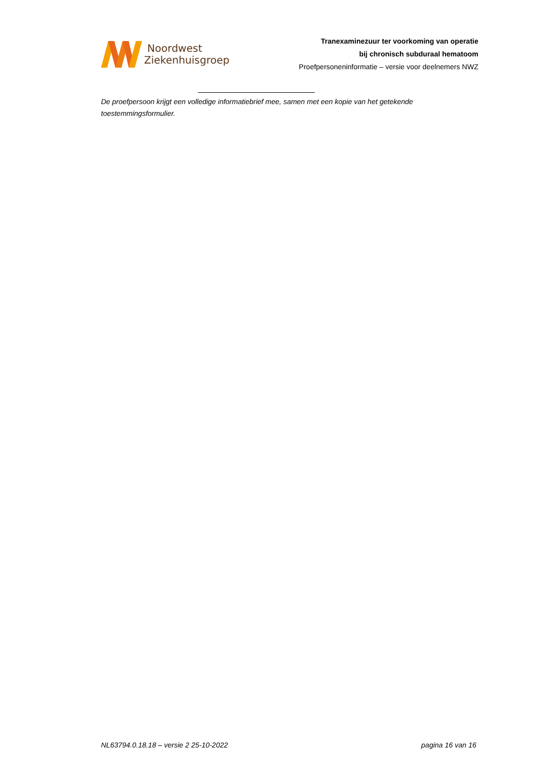Noordwest
Ziekenhuisgroep
Tranexaminezuur ter voorkoming van operatie
bij chronisch subduraal hematoom
Proefpersoneninformatie – versie voor deelnemers NWZ
De proefpersoon krijgt een volledige informatiebrief mee, samen met een kopie van het getekende toestemmingsformulier.
NL63794.0.18.18 – versie 2 25-10-2022 pagina 16 van 16